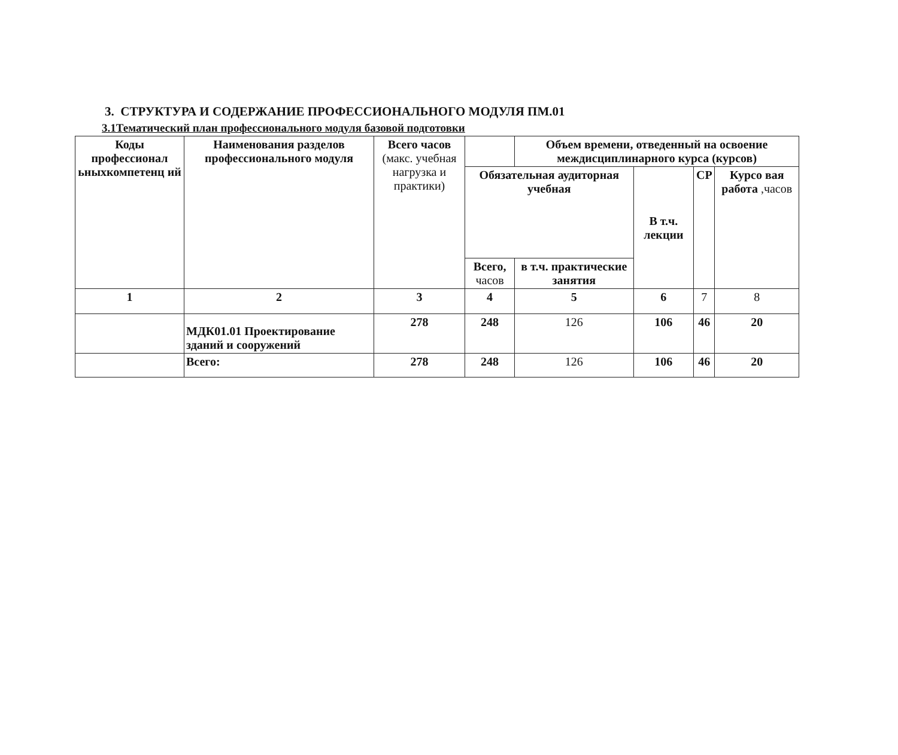3. СТРУКТУРА И СОДЕРЖАНИЕ ПРОФЕССИОНАЛЬНОГО МОДУЛЯ ПМ.01
3.1Тематический план профессионального модуля базовой подготовки
| Коды профессионал ьныхкомпетенц ий | Наименования разделов профессионального модуля | Всего часов (макс. учебная нагрузка и практики) | | Объем времени, отведенный на освоение междисциплинарного курса (курсов) | | | |
| --- | --- | --- | --- | --- | --- | --- | --- |
| | | | Обязательная аудиторная учебная | | В т.ч. лекции | СР | Курсо вая работа ,часов |
| | | | Всего, часов | в т.ч. практические занятия | | | |
| 1 | 2 | 3 | 4 | 5 | 6 | 7 | 8 |
| | МДК01.01 Проектирование зданий и сооружений | 278 | 248 | 126 | 106 | 46 | 20 |
| | Всего: | 278 | 248 | 126 | 106 | 46 | 20 |